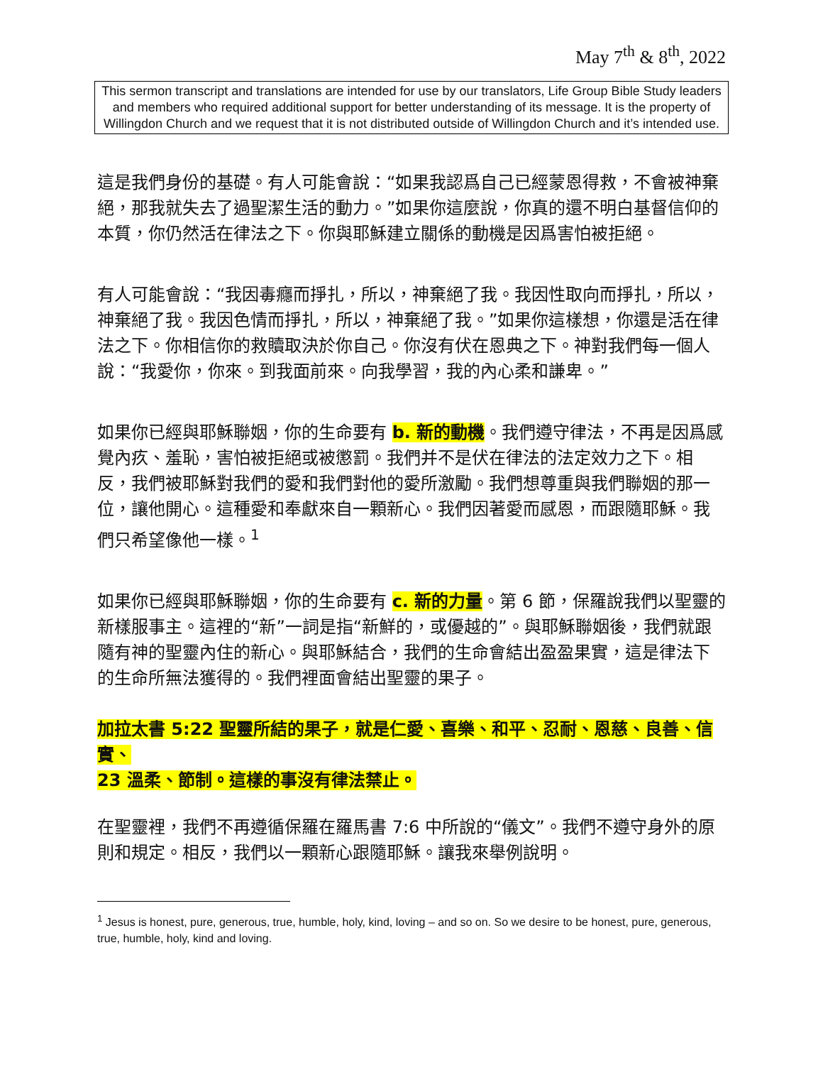May 7<sup>th</sup> & 8<sup>th</sup>, 2022
This sermon transcript and translations are intended for use by our translators, Life Group Bible Study leaders and members who required additional support for better understanding of its message. It is the property of Willingdon Church and we request that it is not distributed outside of Willingdon Church and it’s intended use.
這是我們身份的基礎。有人可能會說：“如果我認爲自己已經蒙恩得救，不會被神棄絕，那我就失去了過聖潔生活的動力。”如果你這麼說，你真的還不明白基督信仰的本質，你仍然活在律法之下。你與耶穌建立關係的動機是因爲害怕被拒絕。
有人可能會說：“我因毒癮而掙扎，所以，神棄絕了我。我因性取向而掙扎，所以，神棄絕了我。我因色情而掙扎，所以，神棄絕了我。”如果你這樣想，你還是活在律法之下。你相信你的救贖取決於你自己。你沒有伏在恩典之下。神對我們每一個人說：“我愛你，你來。到我面前來。向我學習，我的內心柔和謙卑。”
如果你已經與耶穌聯姻，你的生命要有 b. 新的動機。我們遵守律法，不再是因爲感覺內疚、羞恥，害怕被拒絕或被懲罰。我們并不是伏在律法的法定效力之下。相反，我們被耶穌對我們的愛和我們對他的愛所激勵。我們想尊重與我們聯姻的那一位，讓他開心。這種愛和奉獻來自一顆新心。我們因著愛而感恩，而跟隨耶穌。我們只希望像他一樣。<sup>1</sup>
如果你已經與耶穌聯姻，你的生命要有 c. 新的力量。第 6 節，保羅說我們以聖靈的新樣服事主。這裡的“新”一詞是指“新鮮的，或優越的”。與耶穌聯姻後，我們就跟隨有神的聖靈內住的新心。與耶穌結合，我們的生命會結出盈盈果實，這是律法下的生命所無法獲得的。我們裡面會結出聖靈的果子。
加拉太書 5:22 聖靈所結的果子，就是仁愛、喜樂、和平、忍耐、恩慈、良善、信實、
23 溫柔、節制。這樣的事沒有律法禁止。
在聖靈裡，我們不再遵循保羅在羅馬書 7:6 中所說的“儀文”。我們不遵守身外的原則和規定。相反，我們以一顆新心跟隨耶穌。讓我來舉例說明。
<sup>1</sup> Jesus is honest, pure, generous, true, humble, holy, kind, loving – and so on. So we desire to be honest, pure, generous, true, humble, holy, kind and loving.